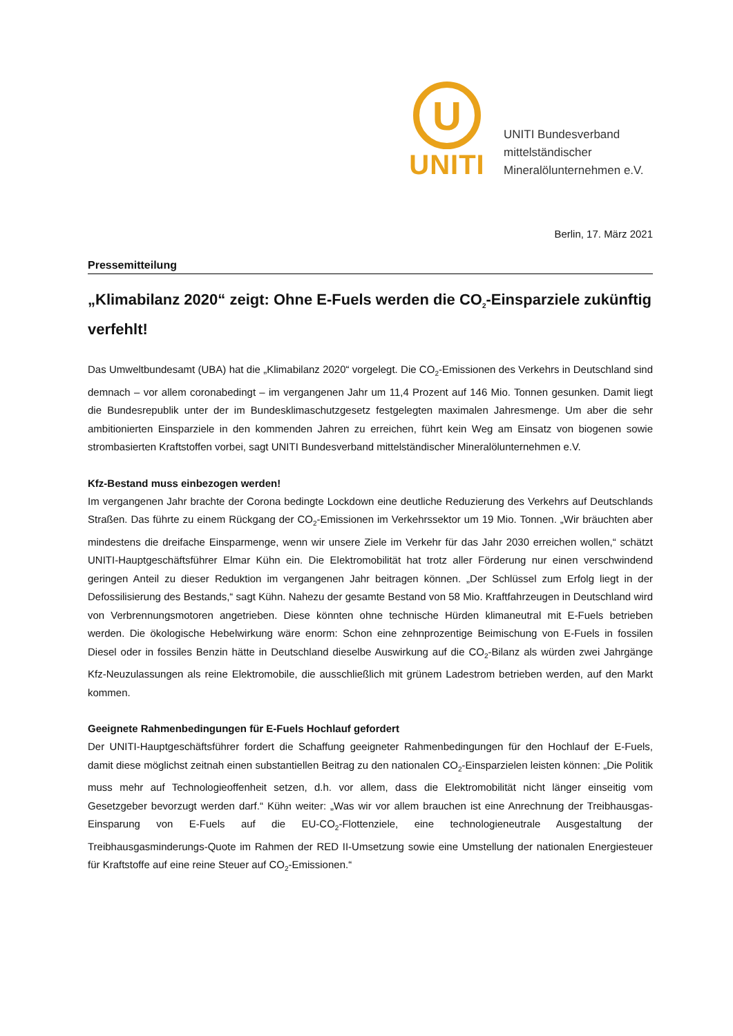U
UNITI
UNITI Bundesverband
mittelständischer
Mineralölunternehmen e.V.
Berlin, 17. März 2021
Pressemitteilung
„Klimabilanz 2020“ zeigt: Ohne E-Fuels werden die CO<sub>2</sub>-Einsparziele zukünftig verfehlt!
Das Umweltbundesamt (UBA) hat die „Klimabilanz 2020“ vorgelegt. Die CO<sub>2</sub>-Emissionen des Verkehrs in Deutschland sind demnach – vor allem coronabedingt – im vergangenen Jahr um 11,4 Prozent auf 146 Mio. Tonnen gesunken. Damit liegt die Bundesrepublik unter der im Bundesklimaschutzgesetz festgelegten maximalen Jahresmenge. Um aber die sehr ambitionierten Einsparziele in den kommenden Jahren zu erreichen, führt kein Weg am Einsatz von biogenen sowie strombasierten Kraftstoffen vorbei, sagt UNITI Bundesverband mittelständischer Mineralölunternehmen e.V.
Kfz-Bestand muss einbezogen werden!
Im vergangenen Jahr brachte der Corona bedingte Lockdown eine deutliche Reduzierung des Verkehrs auf Deutschlands Straßen. Das führte zu einem Rückgang der CO<sub>2</sub>-Emissionen im Verkehrssektor um 19 Mio. Tonnen. „Wir bräuchten aber mindestens die dreifache Einsparmenge, wenn wir unsere Ziele im Verkehr für das Jahr 2030 erreichen wollen,“ schätzt UNITI-Hauptgeschäftsführer Elmar Kühn ein. Die Elektromobilität hat trotz aller Förderung nur einen verschwindend geringen Anteil zu dieser Reduktion im vergangenen Jahr beitragen können. „Der Schlüssel zum Erfolg liegt in der Defossilisierung des Bestands,“ sagt Kühn. Nahezu der gesamte Bestand von 58 Mio. Kraftfahrzeugen in Deutschland wird von Verbrennungsmotoren angetrieben. Diese könnten ohne technische Hürden klimaneutral mit E-Fuels betrieben werden. Die ökologische Hebelwirkung wäre enorm: Schon eine zehnprozentige Beimischung von E-Fuels in fossilen Diesel oder in fossiles Benzin hätte in Deutschland dieselbe Auswirkung auf die CO<sub>2</sub>-Bilanz als würden zwei Jahrgänge Kfz-Neuzulassungen als reine Elektromobile, die ausschließlich mit grünem Ladestrom betrieben werden, auf den Markt kommen.
Geeignete Rahmenbedingungen für E-Fuels Hochlauf gefordert
Der UNITI-Hauptgeschäftsführer fordert die Schaffung geeigneter Rahmenbedingungen für den Hochlauf der E-Fuels, damit diese möglichst zeitnah einen substantiellen Beitrag zu den nationalen CO<sub>2</sub>-Einsparzielen leisten können: „Die Politik muss mehr auf Technologieoffenheit setzen, d.h. vor allem, dass die Elektromobilität nicht länger einseitig vom Gesetzgeber bevorzugt werden darf.“ Kühn weiter: „Was wir vor allem brauchen ist eine Anrechnung der Treibhausgas-Einsparung von E-Fuels auf die EU-CO<sub>2</sub>-Flottenziele, eine technologieneutrale Ausgestaltung der Treibhausgasminderungs-Quote im Rahmen der RED II-Umsetzung sowie eine Umstellung der nationalen Energiesteuer für Kraftstoffe auf eine reine Steuer auf CO<sub>2</sub>-Emissionen.“